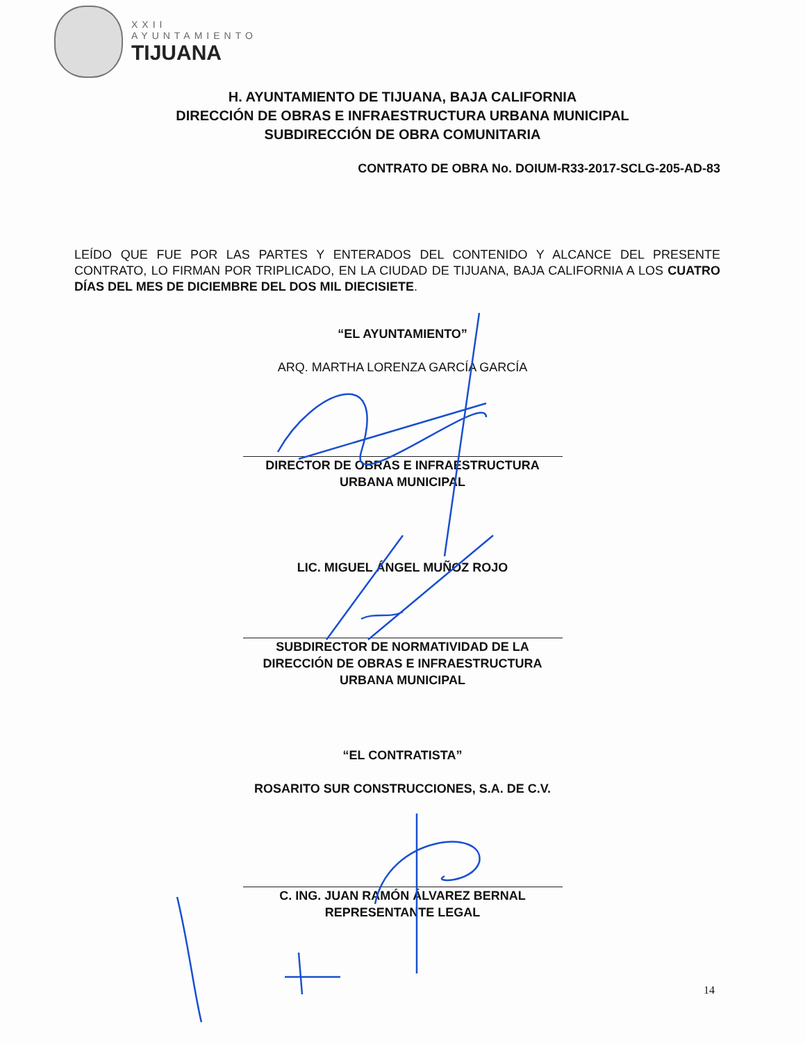XXII
AYUNTAMIENTO
TIJUANA
H. AYUNTAMIENTO DE TIJUANA, BAJA CALIFORNIA
DIRECCIÓN DE OBRAS E INFRAESTRUCTURA URBANA MUNICIPAL
SUBDIRECCIÓN DE OBRA COMUNITARIA
CONTRATO DE OBRA No. DOIUM-R33-2017-SCLG-205-AD-83
LEÍDO QUE FUE POR LAS PARTES Y ENTERADOS DEL CONTENIDO Y ALCANCE DEL PRESENTE CONTRATO, LO FIRMAN POR TRIPLICADO, EN LA CIUDAD DE TIJUANA, BAJA CALIFORNIA A LOS CUATRO DÍAS DEL MES DE DICIEMBRE DEL DOS MIL DIECISIETE.
“EL AYUNTAMIENTO”
ARQ. MARTHA LORENZA GARCÍA GARCÍA
DIRECTOR DE OBRAS E INFRAESTRUCTURA
URBANA MUNICIPAL
LIC. MIGUEL ÁNGEL MUÑOZ ROJO
SUBDIRECTOR DE NORMATIVIDAD DE LA
DIRECCIÓN DE OBRAS E INFRAESTRUCTURA
URBANA MUNICIPAL
“EL CONTRATISTA”
ROSARITO SUR CONSTRUCCIONES, S.A. DE C.V.
C. ING. JUAN RAMÓN ÁLVAREZ BERNAL
REPRESENTANTE LEGAL
14